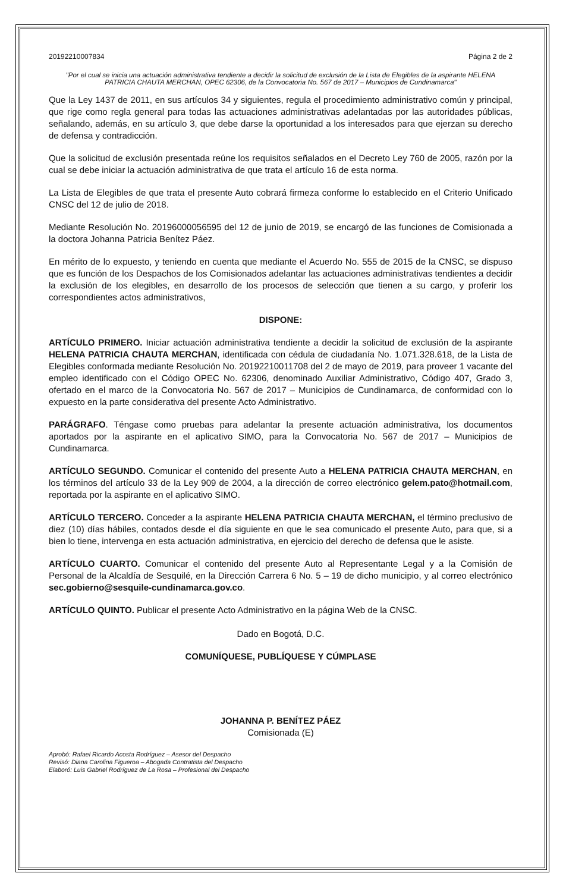20192210007834 Página 2 de 2
"Por el cual se inicia una actuación administrativa tendiente a decidir la solicitud de exclusión de la Lista de Elegibles de la aspirante HELENA PATRICIA CHAUTA MERCHAN, OPEC 62306, de la Convocatoria No. 567 de 2017 – Municipios de Cundinamarca"
Que la Ley 1437 de 2011, en sus artículos 34 y siguientes, regula el procedimiento administrativo común y principal, que rige como regla general para todas las actuaciones administrativas adelantadas por las autoridades públicas, señalando, además, en su artículo 3, que debe darse la oportunidad a los interesados para que ejerzan su derecho de defensa y contradicción.
Que la solicitud de exclusión presentada reúne los requisitos señalados en el Decreto Ley 760 de 2005, razón por la cual se debe iniciar la actuación administrativa de que trata el artículo 16 de esta norma.
La Lista de Elegibles de que trata el presente Auto cobrará firmeza conforme lo establecido en el Criterio Unificado CNSC del 12 de julio de 2018.
Mediante Resolución No. 20196000056595 del 12 de junio de 2019, se encargó de las funciones de Comisionada a la doctora Johanna Patricia Benítez Páez.
En mérito de lo expuesto, y teniendo en cuenta que mediante el Acuerdo No. 555 de 2015 de la CNSC, se dispuso que es función de los Despachos de los Comisionados adelantar las actuaciones administrativas tendientes a decidir la exclusión de los elegibles, en desarrollo de los procesos de selección que tienen a su cargo, y proferir los correspondientes actos administrativos,
DISPONE:
ARTÍCULO PRIMERO. Iniciar actuación administrativa tendiente a decidir la solicitud de exclusión de la aspirante HELENA PATRICIA CHAUTA MERCHAN, identificada con cédula de ciudadanía No. 1.071.328.618, de la Lista de Elegibles conformada mediante Resolución No. 20192210011708 del 2 de mayo de 2019, para proveer 1 vacante del empleo identificado con el Código OPEC No. 62306, denominado Auxiliar Administrativo, Código 407, Grado 3, ofertado en el marco de la Convocatoria No. 567 de 2017 – Municipios de Cundinamarca, de conformidad con lo expuesto en la parte considerativa del presente Acto Administrativo.
PARÁGRAFO. Téngase como pruebas para adelantar la presente actuación administrativa, los documentos aportados por la aspirante en el aplicativo SIMO, para la Convocatoria No. 567 de 2017 – Municipios de Cundinamarca.
ARTÍCULO SEGUNDO. Comunicar el contenido del presente Auto a HELENA PATRICIA CHAUTA MERCHAN, en los términos del artículo 33 de la Ley 909 de 2004, a la dirección de correo electrónico gelem.pato@hotmail.com, reportada por la aspirante en el aplicativo SIMO.
ARTÍCULO TERCERO. Conceder a la aspirante HELENA PATRICIA CHAUTA MERCHAN, el término preclusivo de diez (10) días hábiles, contados desde el día siguiente en que le sea comunicado el presente Auto, para que, si a bien lo tiene, intervenga en esta actuación administrativa, en ejercicio del derecho de defensa que le asiste.
ARTÍCULO CUARTO. Comunicar el contenido del presente Auto al Representante Legal y a la Comisión de Personal de la Alcaldía de Sesquilé, en la Dirección Carrera 6 No. 5 – 19 de dicho municipio, y al correo electrónico sec.gobierno@sesquile-cundinamarca.gov.co.
ARTÍCULO QUINTO. Publicar el presente Acto Administrativo en la página Web de la CNSC.
Dado en Bogotá, D.C.
COMUNÍQUESE, PUBLÍQUESE Y CÚMPLASE
JOHANNA P. BENÍTEZ PÁEZ
Comisionada (E)
Aprobó: Rafael Ricardo Acosta Rodríguez – Asesor del Despacho
Revisó: Diana Carolina Figueroa – Abogada Contratista del Despacho
Elaboró: Luis Gabriel Rodríguez de La Rosa – Profesional del Despacho